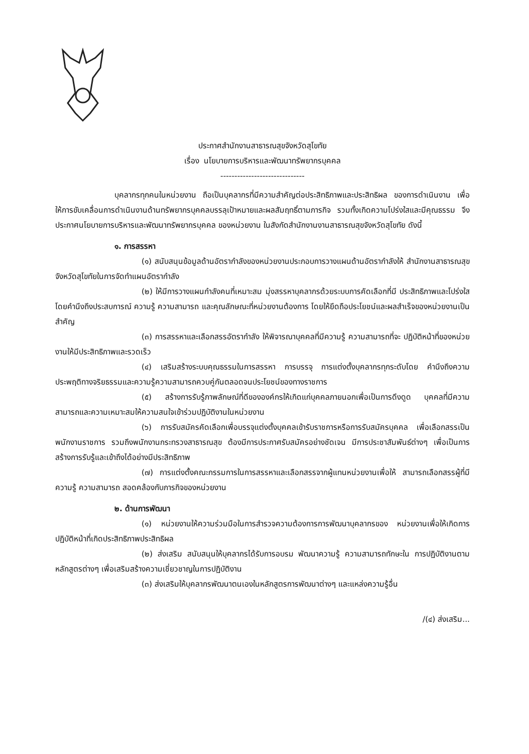ประกาศสำนักงานสาธารณสุขจังหวัดสุโขทัย
เรื่อง นโยบายการบริหารและพัฒนาทรัพยากรบุคคล
------------------------------
บุคลากรทุกคนในหน่วยงาน ถือเป็นบุคลากรที่มีความสำคัญต่อประสิทธิภาพและประสิทธิผล ของการดำเนินงาน เพื่อให้การขับเคลื่อนการดำเนินงานด้านทรัพยากรบุคคลบรรลุเป้าหมายและผลสัมฤทธิ์ตามภารกิจ รวมทั้งเกิดความโปร่งใสและมีคุณธรรม จึงประกาศนโยบายการบริหารและพัฒนาทรัพยากรบุคคล ของหน่วยงาน ในสังกัดสำนักงานงานสาธารณสุขจังหวัดสุโขทัย ดังนี้
๑. การสรรหา
(๑) สนับสนุนข้อมูลด้านอัตรากำลังของหน่วยงานประกอบการวางแผนด้านอัตรากำลังให้ สำนักงานสาธารณสุขจังหวัดสุโขทัยในการจัดทำแผนอัตรากำลัง
(๒) ให้มีการวางแผนกำลังคนที่เหมาะสม มุ่งสรรหาบุคลากรด้วยระบบการคัดเลือกที่มี ประสิทธิภาพและโปร่งใสโดยคำนึงถึงประสบการณ์ ความรู้ ความสามารถ และคุณลักษณะที่หน่วยงานต้องการ โดยให้ยึดถือประโยชน์และผลสำเร็จของหน่วยงานเป็นสำคัญ
(๓) การสรรหาและเลือกสรรอัตรากำลัง ให้พิจารณาบุคคลที่มีความรู้ ความสามารถที่จะ ปฏิบัติหน้าที่ของหน่วยงานให้มีประสิทธิภาพและรวดเร็ว
(๔) เสริมสร้างระบบคุณธรรมในการสรรหา การบรรจุ การแต่งตั้งบุคลากรทุกระดับโดย คำนึงถึงความประพฤติทางจริยธรรมและความรู้ความสามารถควบคู่กันตลอดจนประโยชน์ของทางราชการ
(๕) สร้างการรับรู้ภาพลักษณ์ที่ดีขององค์กรให้เกิดแก่บุคคลภายนอกเพื่อเป็นการดึงดูด บุคคลที่มีความสามารถและความเหมาะสมให้ความสนใจเข้าร่วมปฏิบัติงานในหน่วยงาน
(๖) การรับสมัครคัดเลือกเพื่อบรรจุแต่งตั้งบุคคลเข้ารับราชการหรือการรับสมัครบุคคล เพื่อเลือกสรรเป็นพนักงานราชการ รวมถึงพนักงานกระทรวงสาธารณสุข ต้องมีการประกาศรับสมัครอย่างชัดเจน มีการประชาสัมพันธ์ต่างๆ เพื่อเป็นการสร้างการรับรู้และเข้าถึงได้อย่างมีประสิทธิภาพ
(๗) การแต่งตั้งคณะกรรมการในการสรรหาและเลือกสรรจากผู้แทนหน่วยงานเพื่อให้ สามารถเลือกสรรผู้ที่มีความรู้ ความสามารถ สอดคล้องกับภารกิจของหน่วยงาน
๒. ด้านการพัฒนา
(๑) หน่วยงานให้ความร่วมมือในการสำรวจความต้องการการพัฒนาบุคลากรของ หน่วยงานเพื่อให้เกิดการปฏิบัติหน้าที่เกิดประสิทธิภาพประสิทธิผล
(๒) ส่งเสริม สนับสนุนให้บุคลากรได้รับการอบรม พัฒนาความรู้ ความสามารถทักษะใน การปฏิบัติงานตามหลักสูตรต่างๆ เพื่อเสริมสร้างความเชี่ยวชาญในการปฏิบัติงาน
(๓) ส่งเสริมให้บุคลากรพัฒนาตนเองในหลักสูตรการพัฒนาต่างๆ และแหล่งความรู้อื่น
/(๔) ส่งเสริม...